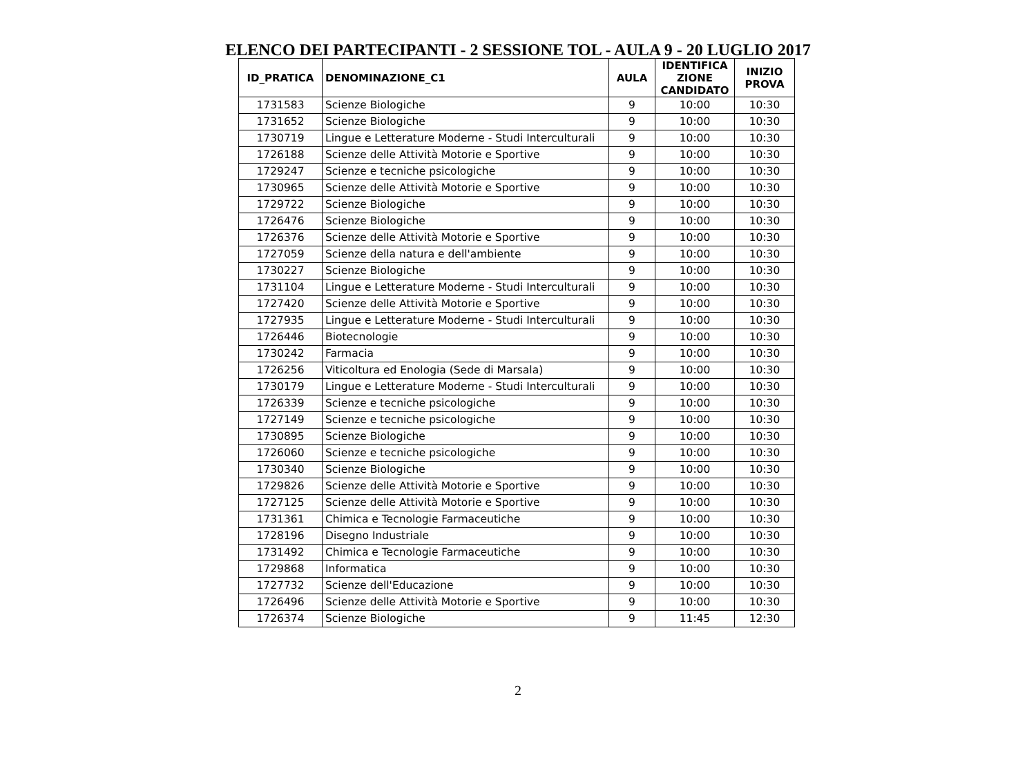ELENCO DEI PARTECIPANTI - 2 SESSIONE TOL - AULA 9 - 20 LUGLIO 2017
| ID_PRATICA | DENOMINAZIONE_C1 | AULA | IDENTIFICA ZIONE CANDIDATO | INIZIO PROVA |
| --- | --- | --- | --- | --- |
| 1731583 | Scienze Biologiche | 9 | 10:00 | 10:30 |
| 1731652 | Scienze Biologiche | 9 | 10:00 | 10:30 |
| 1730719 | Lingue e Letterature Moderne - Studi Interculturali | 9 | 10:00 | 10:30 |
| 1726188 | Scienze delle Attività Motorie e Sportive | 9 | 10:00 | 10:30 |
| 1729247 | Scienze e tecniche psicologiche | 9 | 10:00 | 10:30 |
| 1730965 | Scienze delle Attività Motorie e Sportive | 9 | 10:00 | 10:30 |
| 1729722 | Scienze Biologiche | 9 | 10:00 | 10:30 |
| 1726476 | Scienze Biologiche | 9 | 10:00 | 10:30 |
| 1726376 | Scienze delle Attività Motorie e Sportive | 9 | 10:00 | 10:30 |
| 1727059 | Scienze della natura e dell'ambiente | 9 | 10:00 | 10:30 |
| 1730227 | Scienze Biologiche | 9 | 10:00 | 10:30 |
| 1731104 | Lingue e Letterature Moderne - Studi Interculturali | 9 | 10:00 | 10:30 |
| 1727420 | Scienze delle Attività Motorie e Sportive | 9 | 10:00 | 10:30 |
| 1727935 | Lingue e Letterature Moderne - Studi Interculturali | 9 | 10:00 | 10:30 |
| 1726446 | Biotecnologie | 9 | 10:00 | 10:30 |
| 1730242 | Farmacia | 9 | 10:00 | 10:30 |
| 1726256 | Viticoltura ed Enologia (Sede di Marsala) | 9 | 10:00 | 10:30 |
| 1730179 | Lingue e Letterature Moderne - Studi Interculturali | 9 | 10:00 | 10:30 |
| 1726339 | Scienze e tecniche psicologiche | 9 | 10:00 | 10:30 |
| 1727149 | Scienze e tecniche psicologiche | 9 | 10:00 | 10:30 |
| 1730895 | Scienze Biologiche | 9 | 10:00 | 10:30 |
| 1726060 | Scienze e tecniche psicologiche | 9 | 10:00 | 10:30 |
| 1730340 | Scienze Biologiche | 9 | 10:00 | 10:30 |
| 1729826 | Scienze delle Attività Motorie e Sportive | 9 | 10:00 | 10:30 |
| 1727125 | Scienze delle Attività Motorie e Sportive | 9 | 10:00 | 10:30 |
| 1731361 | Chimica e Tecnologie Farmaceutiche | 9 | 10:00 | 10:30 |
| 1728196 | Disegno Industriale | 9 | 10:00 | 10:30 |
| 1731492 | Chimica e Tecnologie Farmaceutiche | 9 | 10:00 | 10:30 |
| 1729868 | Informatica | 9 | 10:00 | 10:30 |
| 1727732 | Scienze dell'Educazione | 9 | 10:00 | 10:30 |
| 1726496 | Scienze delle Attività Motorie e Sportive | 9 | 10:00 | 10:30 |
| 1726374 | Scienze Biologiche | 9 | 11:45 | 12:30 |
2